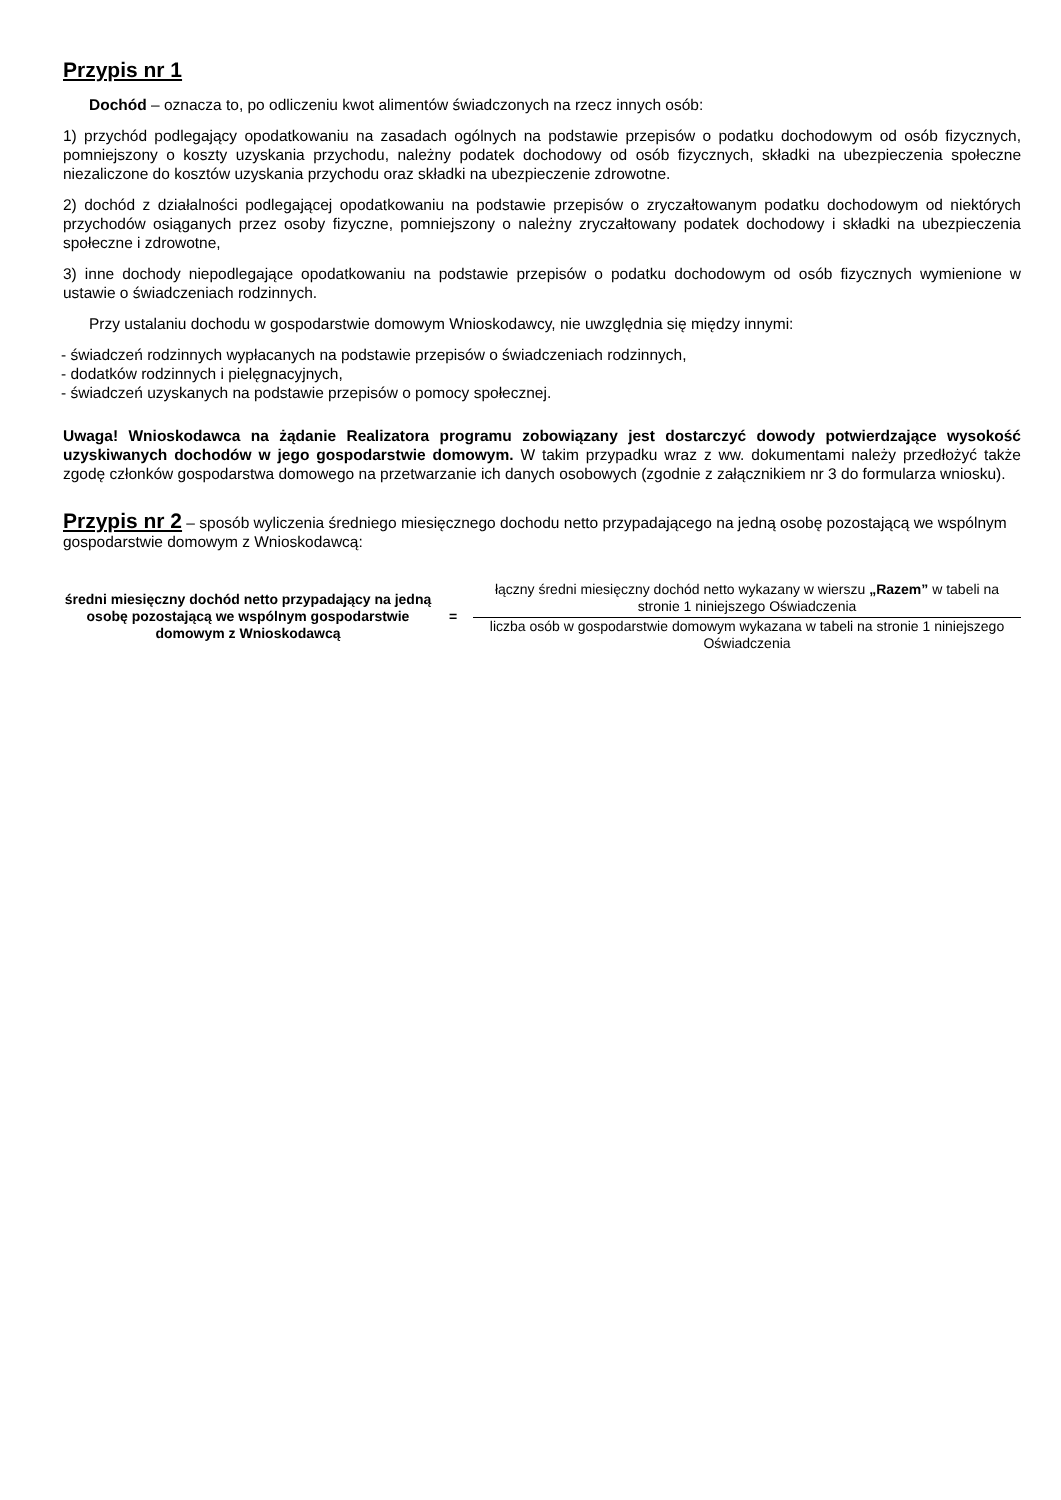Przypis nr 1
Dochód – oznacza to, po odliczeniu kwot alimentów świadczonych na rzecz innych osób:
1) przychód podlegający opodatkowaniu na zasadach ogólnych na podstawie przepisów o podatku dochodowym od osób fizycznych, pomniejszony o koszty uzyskania przychodu, należny podatek dochodowy od osób fizycznych, składki na ubezpieczenia społeczne niezaliczone do kosztów uzyskania przychodu oraz składki na ubezpieczenie zdrowotne.
2) dochód z działalności podlegającej opodatkowaniu na podstawie przepisów o zryczałtowanym podatku dochodowym od niektórych przychodów osiąganych przez osoby fizyczne, pomniejszony o należny zryczałtowany podatek dochodowy i składki na ubezpieczenia społeczne i zdrowotne,
3) inne dochody niepodlegające opodatkowaniu na podstawie przepisów o podatku dochodowym od osób fizycznych wymienione w ustawie o świadczeniach rodzinnych.
Przy ustalaniu dochodu w gospodarstwie domowym Wnioskodawcy, nie uwzględnia się między innymi:
- świadczeń rodzinnych wypłacanych na podstawie przepisów o świadczeniach rodzinnych,
- dodatków rodzinnych i pielęgnacyjnych,
- świadczeń uzyskanych na podstawie przepisów o pomocy społecznej.
Uwaga! Wnioskodawca na żądanie Realizatora programu zobowiązany jest dostarczyć dowody potwierdzające wysokość uzyskiwanych dochodów w jego gospodarstwie domowym. W takim przypadku wraz z ww. dokumentami należy przedłożyć także zgodę członków gospodarstwa domowego na przetwarzanie ich danych osobowych (zgodnie z załącznikiem nr 3 do formularza wniosku).
Przypis nr 2
– sposób wyliczenia średniego miesięcznego dochodu netto przypadającego na jedną osobę pozostającą we wspólnym gospodarstwie domowym z Wnioskodawcą:
średni miesięczny dochód netto przypadający na jedną osobę pozostającą we wspólnym gospodarstwie domowym z Wnioskodawcą
=
łączny średni miesięczny dochód netto wykazany w wierszu „Razem” w tabeli na stronie 1 niniejszego Oświadczenia
liczba osób w gospodarstwie domowym wykazana w tabeli na stronie 1 niniejszego Oświadczenia